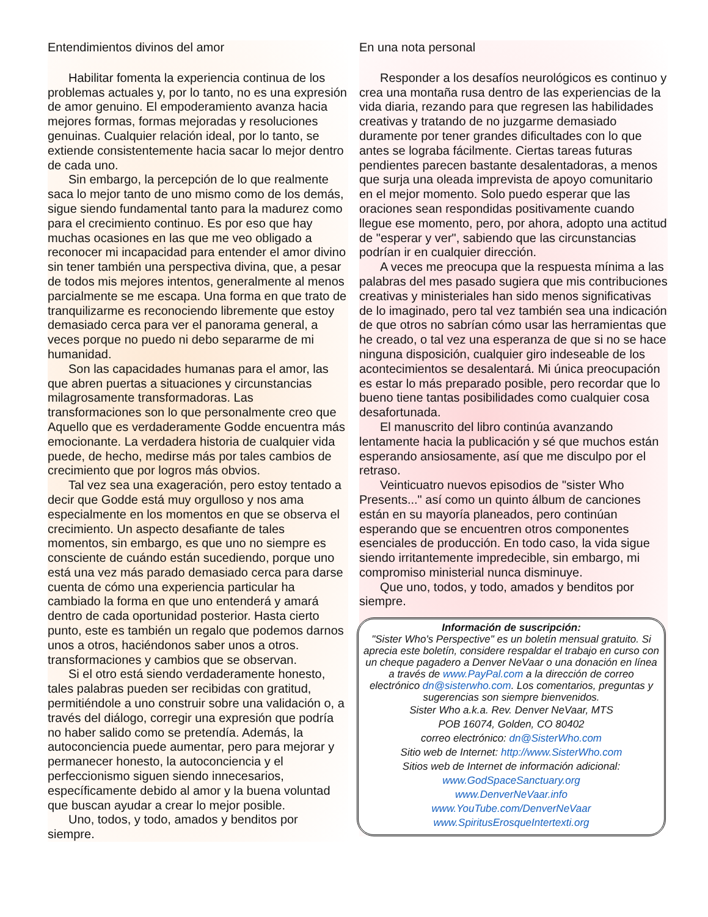Entendimientos divinos del amor
Habilitar fomenta la experiencia continua de los problemas actuales y, por lo tanto, no es una expresión de amor genuino. El empoderamiento avanza hacia mejores formas, formas mejoradas y resoluciones genuinas. Cualquier relación ideal, por lo tanto, se extiende consistentemente hacia sacar lo mejor dentro de cada uno.
Sin embargo, la percepción de lo que realmente saca lo mejor tanto de uno mismo como de los demás, sigue siendo fundamental tanto para la madurez como para el crecimiento continuo. Es por eso que hay muchas ocasiones en las que me veo obligado a reconocer mi incapacidad para entender el amor divino sin tener también una perspectiva divina, que, a pesar de todos mis mejores intentos, generalmente al menos parcialmente se me escapa. Una forma en que trato de tranquilizarme es reconociendo libremente que estoy demasiado cerca para ver el panorama general, a veces porque no puedo ni debo separarme de mi humanidad.
Son las capacidades humanas para el amor, las que abren puertas a situaciones y circunstancias milagrosamente transformadoras. Las transformaciones son lo que personalmente creo que Aquello que es verdaderamente Godde encuentra más emocionante. La verdadera historia de cualquier vida puede, de hecho, medirse más por tales cambios de crecimiento que por logros más obvios.
Tal vez sea una exageración, pero estoy tentado a decir que Godde está muy orgulloso y nos ama especialmente en los momentos en que se observa el crecimiento. Un aspecto desafiante de tales momentos, sin embargo, es que uno no siempre es consciente de cuándo están sucediendo, porque uno está una vez más parado demasiado cerca para darse cuenta de cómo una experiencia particular ha cambiado la forma en que uno entenderá y amará dentro de cada oportunidad posterior. Hasta cierto punto, este es también un regalo que podemos darnos unos a otros, haciéndonos saber unos a otros. transformaciones y cambios que se observan.
Si el otro está siendo verdaderamente honesto, tales palabras pueden ser recibidas con gratitud, permitiéndole a uno construir sobre una validación o, a través del diálogo, corregir una expresión que podría no haber salido como se pretendía. Además, la autoconciencia puede aumentar, pero para mejorar y permanecer honesto, la autoconciencia y el perfeccionismo siguen siendo innecesarios, específicamente debido al amor y la buena voluntad que buscan ayudar a crear lo mejor posible.
Uno, todos, y todo, amados y benditos por siempre.
En una nota personal
Responder a los desafíos neurológicos es continuo y crea una montaña rusa dentro de las experiencias de la vida diaria, rezando para que regresen las habilidades creativas y tratando de no juzgarme demasiado duramente por tener grandes dificultades con lo que antes se lograba fácilmente. Ciertas tareas futuras pendientes parecen bastante desalentadoras, a menos que surja una oleada imprevista de apoyo comunitario en el mejor momento. Solo puedo esperar que las oraciones sean respondidas positivamente cuando llegue ese momento, pero, por ahora, adopto una actitud de "esperar y ver", sabiendo que las circunstancias podrían ir en cualquier dirección.
A veces me preocupa que la respuesta mínima a las palabras del mes pasado sugiera que mis contribuciones creativas y ministeriales han sido menos significativas de lo imaginado, pero tal vez también sea una indicación de que otros no sabrían cómo usar las herramientas que he creado, o tal vez una esperanza de que si no se hace ninguna disposición, cualquier giro indeseable de los acontecimientos se desalentará. Mi única preocupación es estar lo más preparado posible, pero recordar que lo bueno tiene tantas posibilidades como cualquier cosa desafortunada.
El manuscrito del libro continúa avanzando lentamente hacia la publicación y sé que muchos están esperando ansiosamente, así que me disculpo por el retraso.
Veinticuatro nuevos episodios de "sister Who Presents..." así como un quinto álbum de canciones están en su mayoría planeados, pero continúan esperando que se encuentren otros componentes esenciales de producción. En todo caso, la vida sigue siendo irritantemente impredecible, sin embargo, mi compromiso ministerial nunca disminuye.
Que uno, todos, y todo, amados y benditos por siempre.
Información de suscripción:
"Sister Who's Perspective" es un boletín mensual gratuito. Si aprecia este boletín, considere respaldar el trabajo en curso con un cheque pagadero a Denver NeVaar o una donación en línea a través de www.PayPal.com a la dirección de correo electrónico dn@sisterwho.com. Los comentarios, preguntas y sugerencias son siempre bienvenidos.
Sister Who a.k.a. Rev. Denver NeVaar, MTS
POB 16074, Golden, CO 80402
correo electrónico: dn@SisterWho.com
Sitio web de Internet: http://www.SisterWho.com
Sitios web de Internet de información adicional:
www.GodSpaceSanctuary.org
www.DenverNeVaar.info
www.YouTube.com/DenverNeVaar
www.SpiritusErosqueIntertexti.org